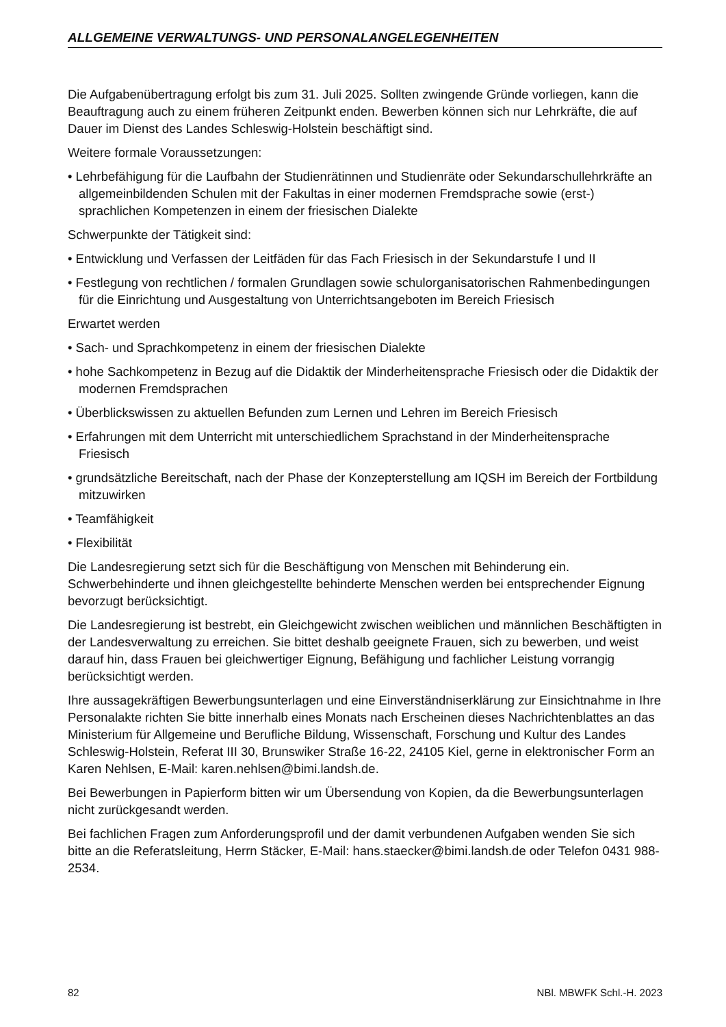ALLGEMEINE VERWALTUNGS- UND PERSONALANGELEGENHEITEN
Die Aufgabenübertragung erfolgt bis zum 31. Juli 2025. Sollten zwingende Gründe vorliegen, kann die Beauftragung auch zu einem früheren Zeitpunkt enden. Bewerben können sich nur Lehrkräfte, die auf Dauer im Dienst des Landes Schleswig-Holstein beschäftigt sind.
Weitere formale Voraussetzungen:
• Lehrbefähigung für die Laufbahn der Studienrätinnen und Studienräte oder Sekundarschullehrkräfte an allgemeinbildenden Schulen mit der Fakultas in einer modernen Fremdsprache sowie (erst-) sprachlichen Kompetenzen in einem der friesischen Dialekte
Schwerpunkte der Tätigkeit sind:
• Entwicklung und Verfassen der Leitfäden für das Fach Friesisch in der Sekundarstufe I und II
• Festlegung von rechtlichen / formalen Grundlagen sowie schulorganisatorischen Rahmenbedingungen für die Einrichtung und Ausgestaltung von Unterrichtsangeboten im Bereich Friesisch
Erwartet werden
• Sach- und Sprachkompetenz in einem der friesischen Dialekte
• hohe Sachkompetenz in Bezug auf die Didaktik der Minderheitensprache Friesisch oder die Didaktik der modernen Fremdsprachen
• Überblickswissen zu aktuellen Befunden zum Lernen und Lehren im Bereich Friesisch
• Erfahrungen mit dem Unterricht mit unterschiedlichem Sprachstand in der Minderheitensprache Friesisch
• grundsätzliche Bereitschaft, nach der Phase der Konzepterstellung am IQSH im Bereich der Fortbildung mitzuwirken
• Teamfähigkeit
• Flexibilität
Die Landesregierung setzt sich für die Beschäftigung von Menschen mit Behinderung ein. Schwerbehinderte und ihnen gleichgestellte behinderte Menschen werden bei entsprechender Eignung bevorzugt berücksichtigt.
Die Landesregierung ist bestrebt, ein Gleichgewicht zwischen weiblichen und männlichen Beschäftigten in der Landesverwaltung zu erreichen. Sie bittet deshalb geeignete Frauen, sich zu bewerben, und weist darauf hin, dass Frauen bei gleichwertiger Eignung, Befähigung und fachlicher Leistung vorrangig berücksichtigt werden.
Ihre aussagekräftigen Bewerbungsunterlagen und eine Einverständniserklärung zur Einsichtnahme in Ihre Personalakte richten Sie bitte innerhalb eines Monats nach Erscheinen dieses Nachrichtenblattes an das Ministerium für Allgemeine und Berufliche Bildung, Wissenschaft, Forschung und Kultur des Landes Schleswig-Holstein, Referat III 30, Brunswiker Straße 16-22, 24105 Kiel, gerne in elektronischer Form an Karen Nehlsen, E-Mail: karen.nehlsen@bimi.landsh.de.
Bei Bewerbungen in Papierform bitten wir um Übersendung von Kopien, da die Bewerbungsunterlagen nicht zurückgesandt werden.
Bei fachlichen Fragen zum Anforderungsprofil und der damit verbundenen Aufgaben wenden Sie sich bitte an die Referatsleitung, Herrn Stäcker, E-Mail: hans.staecker@bimi.landsh.de oder Telefon 0431 988-2534.
82 NBl. MBWFK Schl.-H. 2023